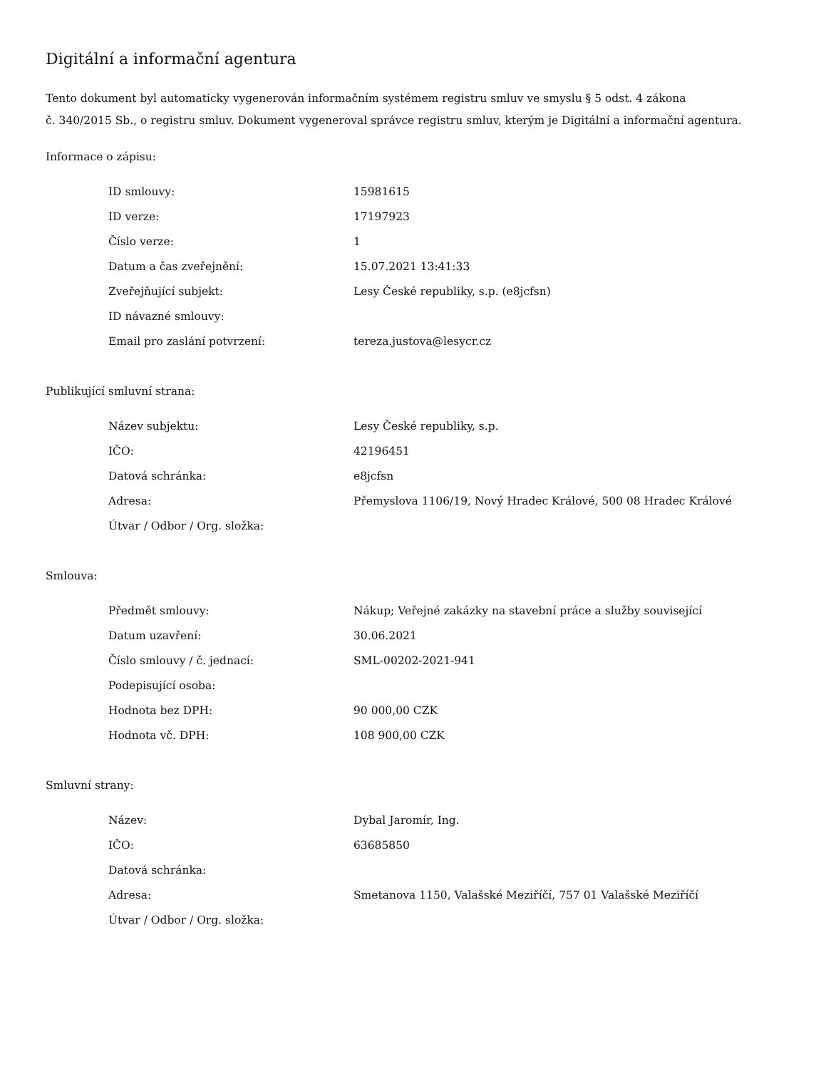Digitální a informační agentura
Tento dokument byl automaticky vygenerován informačním systémem registru smluv ve smyslu § 5 odst. 4 zákona
č. 340/2015 Sb., o registru smluv. Dokument vygeneroval správce registru smluv, kterým je Digitální a informační agentura.
Informace o zápisu:
| ID smlouvy: | 15981615 |
| ID verze: | 17197923 |
| Číslo verze: | 1 |
| Datum a čas zveřejnění: | 15.07.2021 13:41:33 |
| Zveřejňující subjekt: | Lesy České republiky, s.p. (e8jcfsn) |
| ID návazné smlouvy: | |
| Email pro zaslání potvrzení: | tereza.justova@lesycr.cz |
Publikující smluvní strana:
| Název subjektu: | Lesy České republiky, s.p. |
| IČO: | 42196451 |
| Datová schránka: | e8jcfsn |
| Adresa: | Přemyslova 1106/19, Nový Hradec Králové, 500 08 Hradec Králové |
| Útvar / Odbor / Org. složka: | |
Smlouva:
| Předmět smlouvy: | Nákup; Veřejné zakázky na stavební práce a služby související |
| Datum uzavření: | 30.06.2021 |
| Číslo smlouvy / č. jednací: | SML-00202-2021-941 |
| Podepisující osoba: | |
| Hodnota bez DPH: | 90 000,00 CZK |
| Hodnota vč. DPH: | 108 900,00 CZK |
Smluvní strany:
| Název: | Dybal Jaromír, Ing. |
| IČO: | 63685850 |
| Datová schránka: | |
| Adresa: | Smetanova 1150, Valašské Meziříčí, 757 01 Valašské Meziříčí |
| Útvar / Odbor / Org. složka: | |